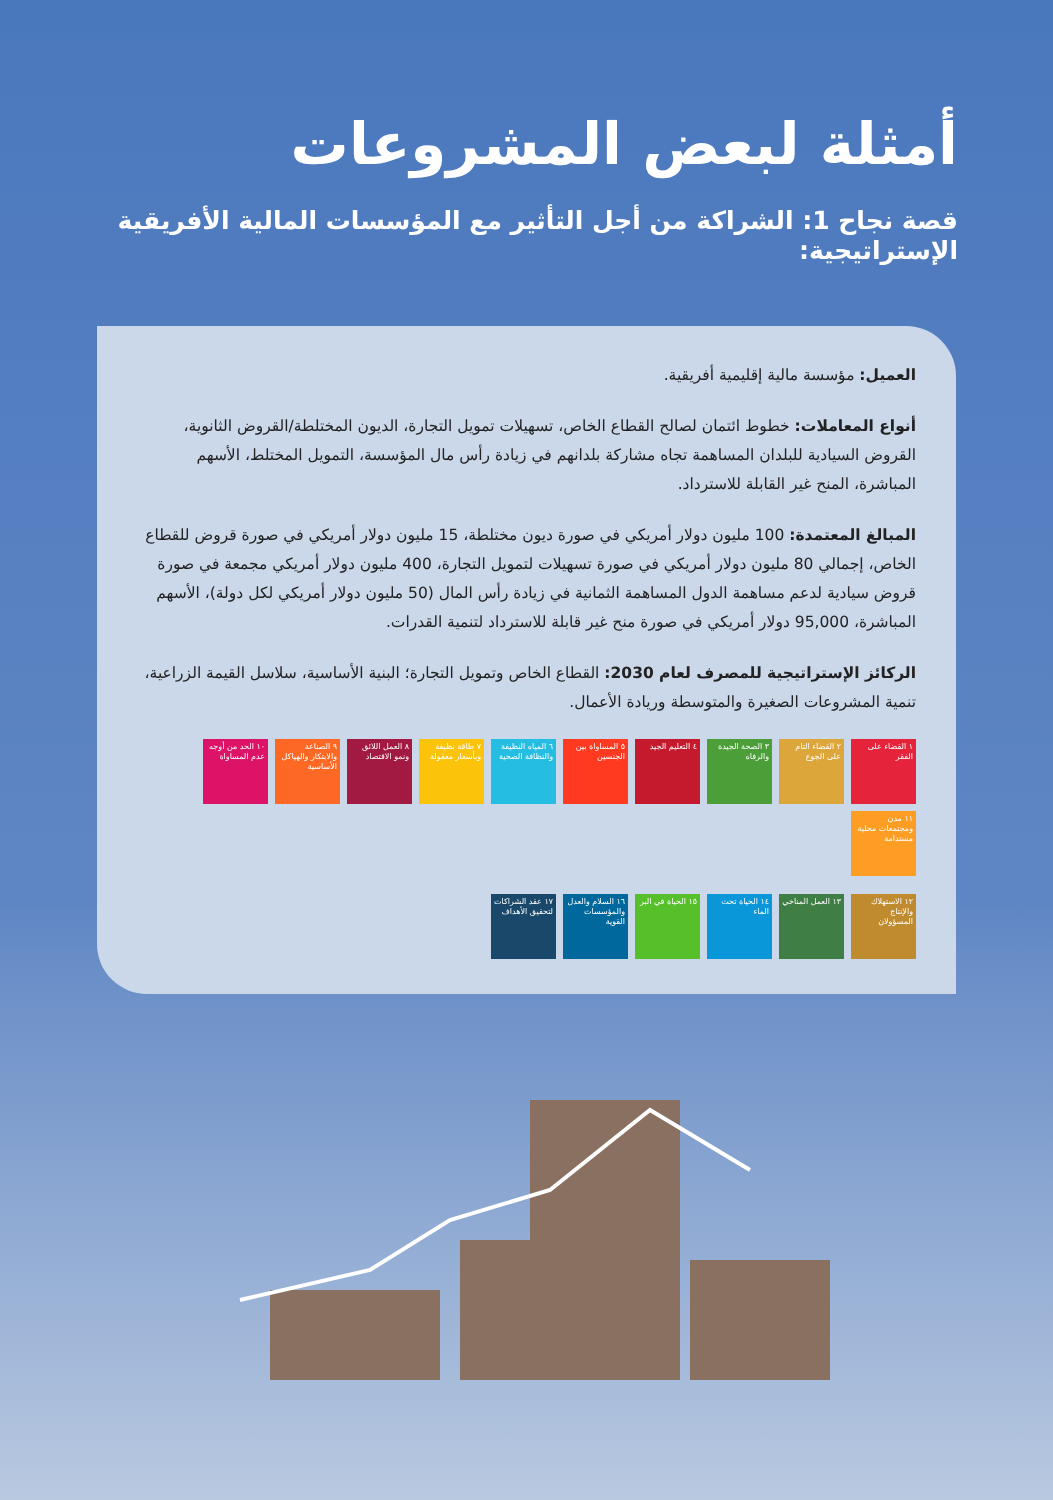أمثلة لبعض المشروعات
قصة نجاح 1: الشراكة من أجل التأثير مع المؤسسات المالية الأفريقية الإستراتيجية:
العميل: مؤسسة مالية إقليمية أفريقية.
أنواع المعاملات: خطوط ائتمان لصالح القطاع الخاص، تسهيلات تمويل التجارة، الديون المختلطة/القروض الثانوية، القروض السيادية للبلدان المساهمة تجاه مشاركة بلدانهم في زيادة رأس مال المؤسسة، التمويل المختلط، الأسهم المباشرة، المنح غير القابلة للاسترداد.
المبالغ المعتمدة: 100 مليون دولار أمريكي في صورة ديون مختلطة، 15 مليون دولار أمريكي في صورة قروض للقطاع الخاص، إجمالي 80 مليون دولار أمريكي في صورة تسهيلات لتمويل التجارة، 400 مليون دولار أمريكي مجمعة في صورة قروض سيادية لدعم مساهمة الدول المساهمة الثمانية في زيادة رأس المال (50 مليون دولار أمريكي لكل دولة)، الأسهم المباشرة، 95,000 دولار أمريكي في صورة منح غير قابلة للاسترداد لتنمية القدرات.
الركائز الإستراتيجية للمصرف لعام 2030: القطاع الخاص وتمويل التجارة؛ البنية الأساسية، سلاسل القيمة الزراعية، تنمية المشروعات الصغيرة والمتوسطة وريادة الأعمال.
١ القضاء على الفقر
٢ القضاء التام على الجوع
٣ الصحة الجيدة والرفاه
٤ التعليم الجيد
٥ المساواة بين الجنسين
٦ المياه النظيفة والنظافة الصحية
٧ طاقة نظيفة وبأسعار معقولة
٨ العمل اللائق ونمو الاقتصاد
٩ الصناعة والابتكار والهياكل الأساسية
١٠ الحد من أوجه عدم المساواة
١١ مدن ومجتمعات محلية مستدامة
١٢ الاستهلاك والإنتاج المسؤولان
١٣ العمل المناخي
١٤ الحياة تحت الماء
١٥ الحياة في البر
١٦ السلام والعدل والمؤسسات القوية
١٧ عقد الشراكات لتحقيق الأهداف